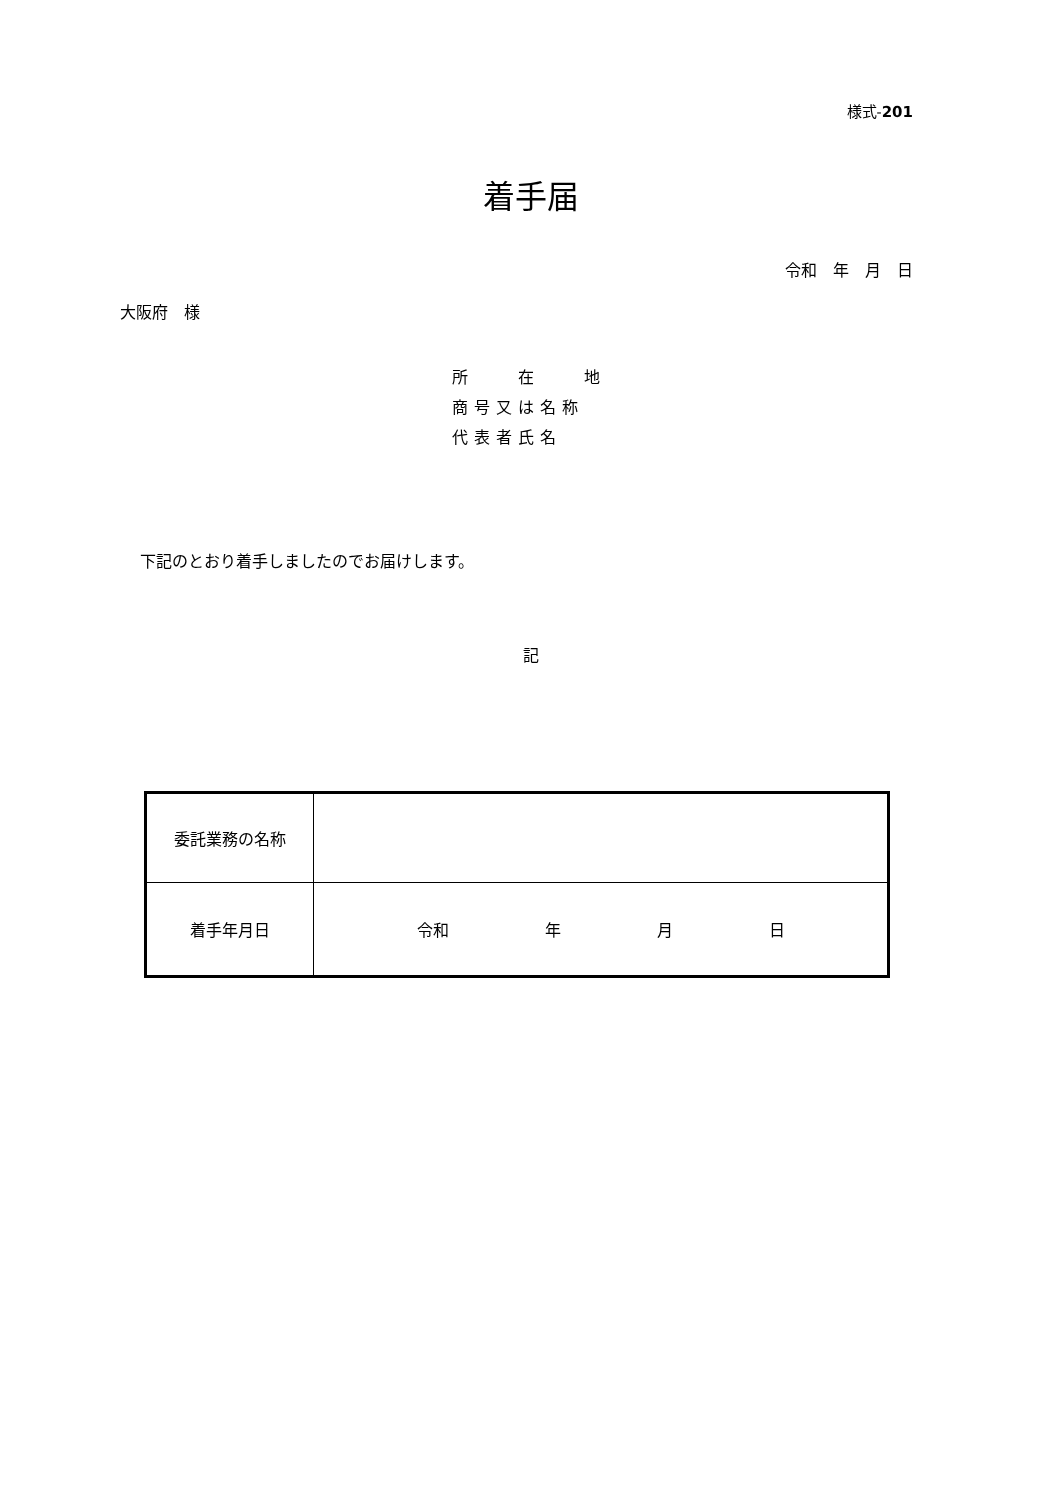様式-201
着手届
令和　年　月　日
大阪府　様
所　　在　　地
商号又は名称
代表者氏名
下記のとおり着手しましたのでお届けします。
記
| 委託業務の名称 | |
| 着手年月日 | 令和 年 月 日 |